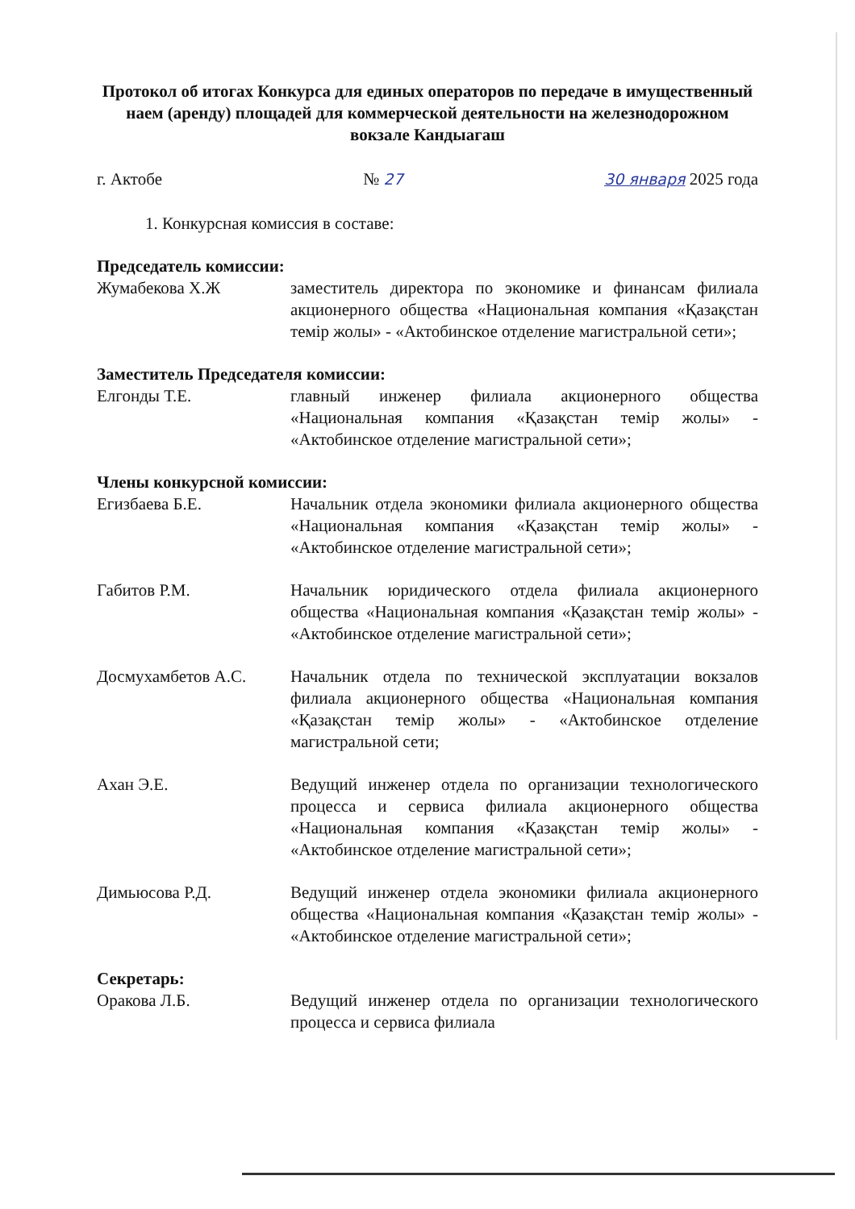Протокол об итогах Конкурса для единых операторов по передаче в имущественный наем (аренду) площадей для коммерческой деятельности на железнодорожном вокзале Кандыагаш
г. Актобе № 27 30 января 2025 года
1. Конкурсная комиссия в составе:
Председатель комиссии:
Жумабекова Х.Ж заместитель директора по экономике и финансам филиала акционерного общества «Национальная компания «Қазақстан темір жолы» - «Актобинское отделение магистральной сети»;
Заместитель Председателя комиссии:
Елгонды Т.Е. главный инженер филиала акционерного общества «Национальная компания «Қазақстан темір жолы» - «Актобинское отделение магистральной сети»;
Члены конкурсной комиссии:
Егизбаева Б.Е. Начальник отдела экономики филиала акционерного общества «Национальная компания «Қазақстан темір жолы» - «Актобинское отделение магистральной сети»;
Габитов Р.М. Начальник юридического отдела филиала акционерного общества «Национальная компания «Қазақстан темір жолы» - «Актобинское отделение магистральной сети»;
Досмухамбетов А.С. Начальник отдела по технической эксплуатации вокзалов филиала акционерного общества «Национальная компания «Қазақстан темір жолы» - «Актобинское отделение магистральной сети;
Ахан Э.Е. Ведущий инженер отдела по организации технологического процесса и сервиса филиала акционерного общества «Национальная компания «Қазақстан темір жолы» - «Актобинское отделение магистральной сети»;
Димьюсова Р.Д. Ведущий инженер отдела экономики филиала акционерного общества «Национальная компания «Қазақстан темір жолы» - «Актобинское отделение магистральной сети»;
Секретарь:
Оракова Л.Б. Ведущий инженер отдела по организации технологического процесса и сервиса филиала